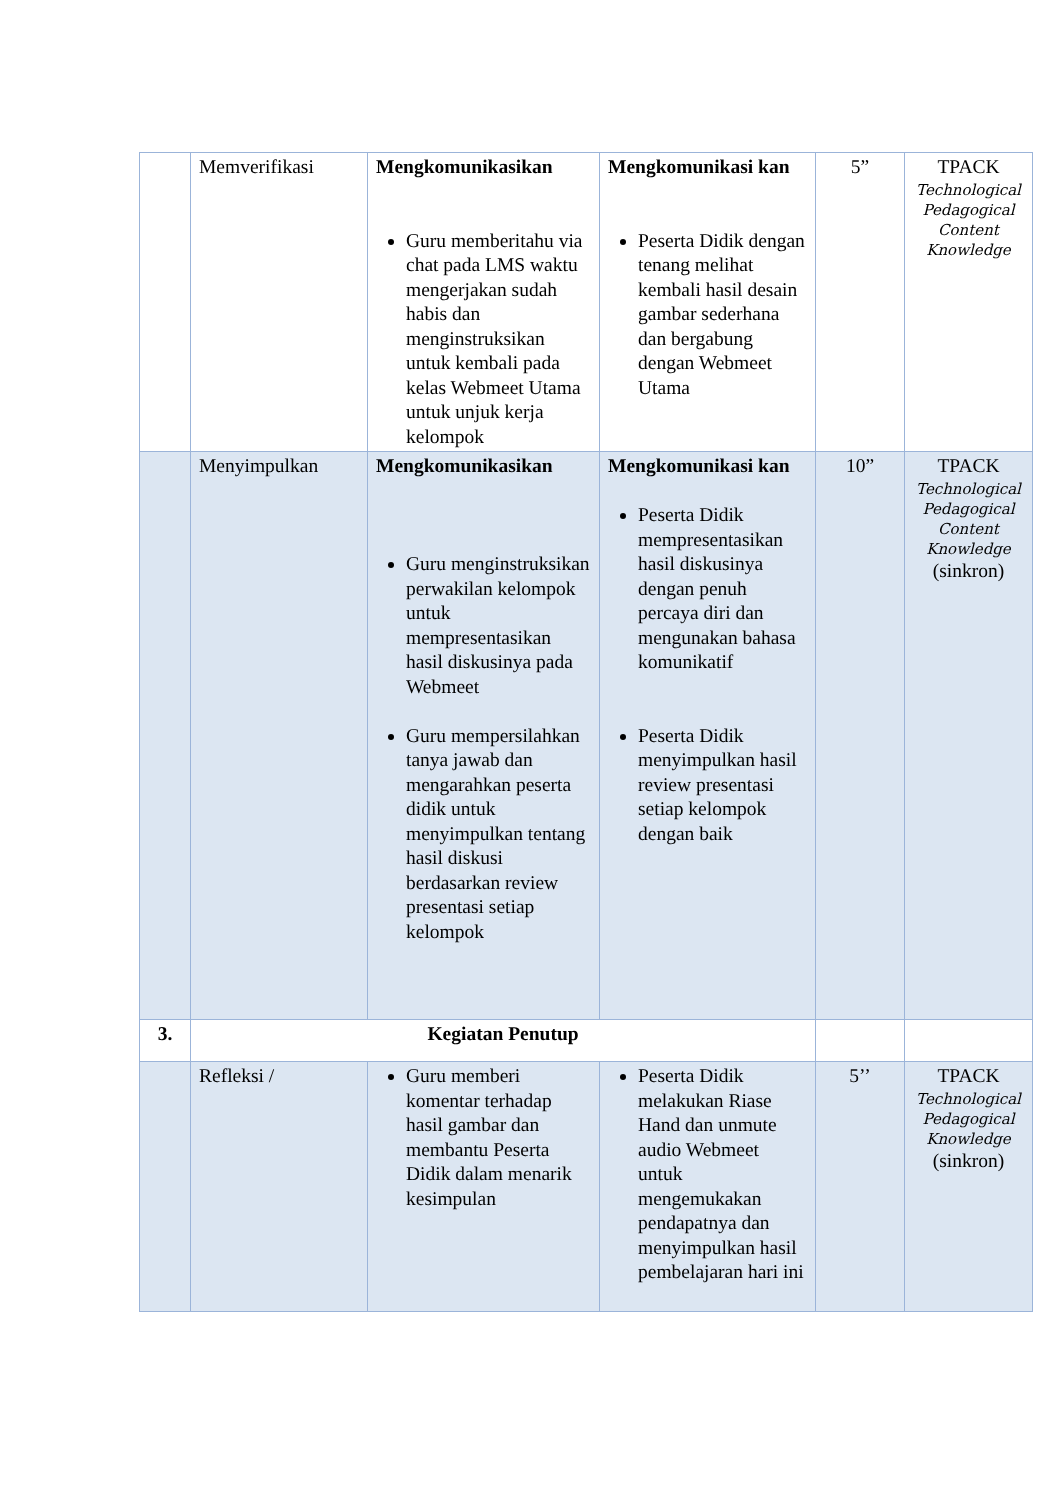| | Memverifikasi | Mengkomunikasikan Guru memberitahu via chat pada LMS waktu mengerjakan sudah habis dan menginstruksikan untuk kembali pada kelas Webmeet Utama untuk unjuk kerja kelompok | Mengkomunikasi kan Peserta Didik dengan tenang melihat kembali hasil desain gambar sederhana dan bergabung dengan Webmeet Utama | 5” | TPACK Technological Pedagogical Content Knowledge |
| | Menyimpulkan | Mengkomunikasikan Guru menginstruksikan perwakilan kelompok untuk mempresentasikan hasil diskusinya pada Webmeet Guru mempersilahkan tanya jawab dan mengarahkan peserta didik untuk menyimpulkan tentang hasil diskusi berdasarkan review presentasi setiap kelompok | Mengkomunikasi kan Peserta Didik mempresentasikan hasil diskusinya dengan penuh percaya diri dan mengunakan bahasa komunikatif Peserta Didik menyimpulkan hasil review presentasi setiap kelompok dengan baik | 10” | TPACK Technological Pedagogical Content Knowledge (sinkron) |
| 3. | Kegiatan Penutup | | | | |
| | Refleksi / | Guru memberi komentar terhadap hasil gambar dan membantu Peserta Didik dalam menarik kesimpulan | Peserta Didik melakukan Riase Hand dan unmute audio Webmeet untuk mengemukakan pendapatnya dan menyimpulkan hasil pembelajaran hari ini | 5’’ | TPACK Technological Pedagogical Knowledge (sinkron) |